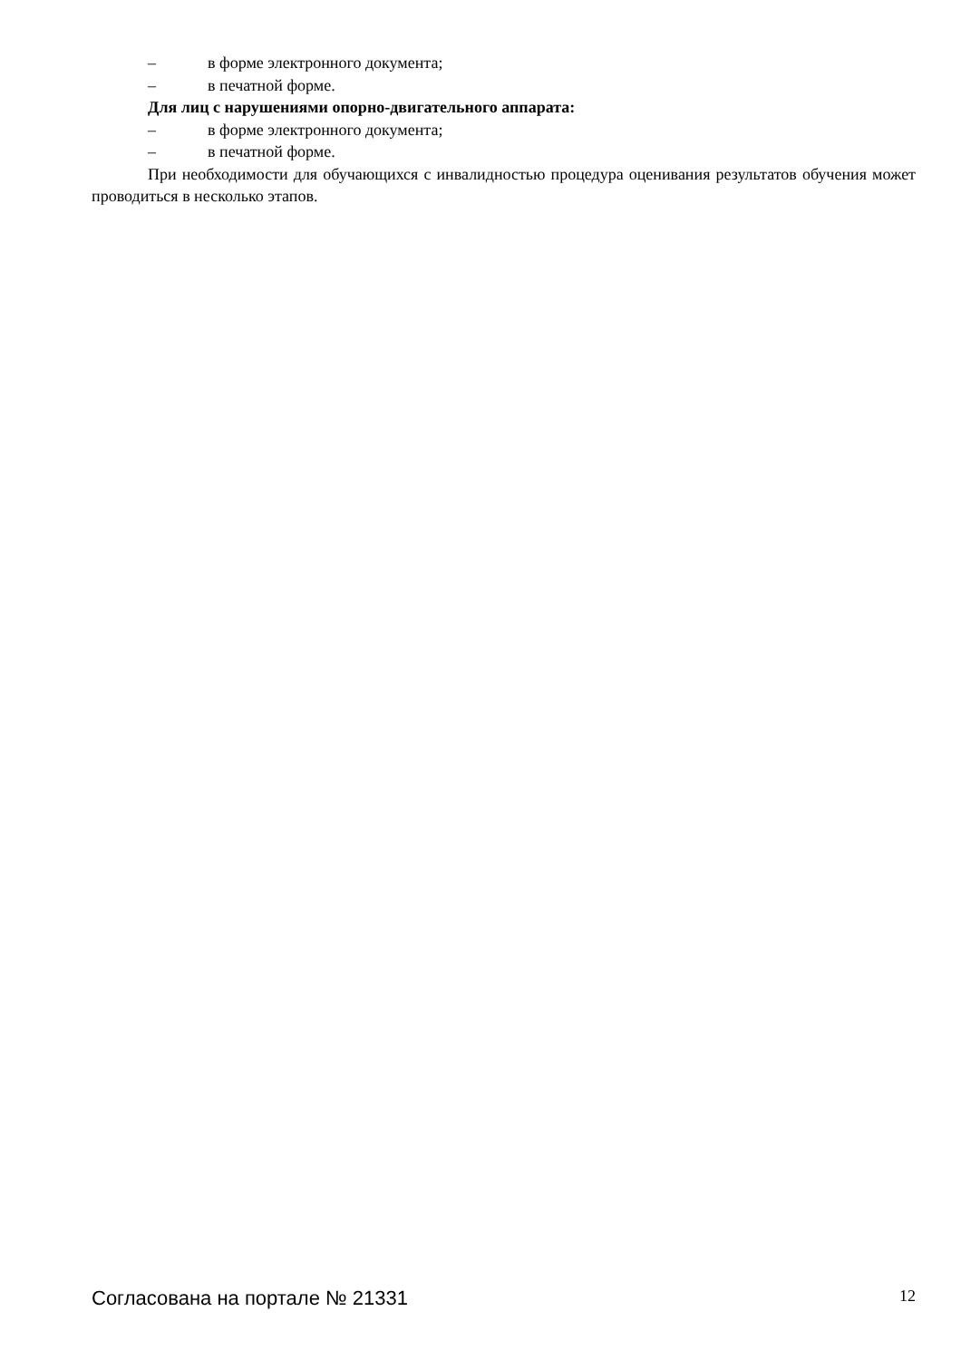– в форме электронного документа;
– в печатной форме.
Для лиц с нарушениями опорно-двигательного аппарата:
– в форме электронного документа;
– в печатной форме.
При необходимости для обучающихся с инвалидностью процедура оценивания результатов обучения может проводиться в несколько этапов.
Согласована на портале № 21331 12